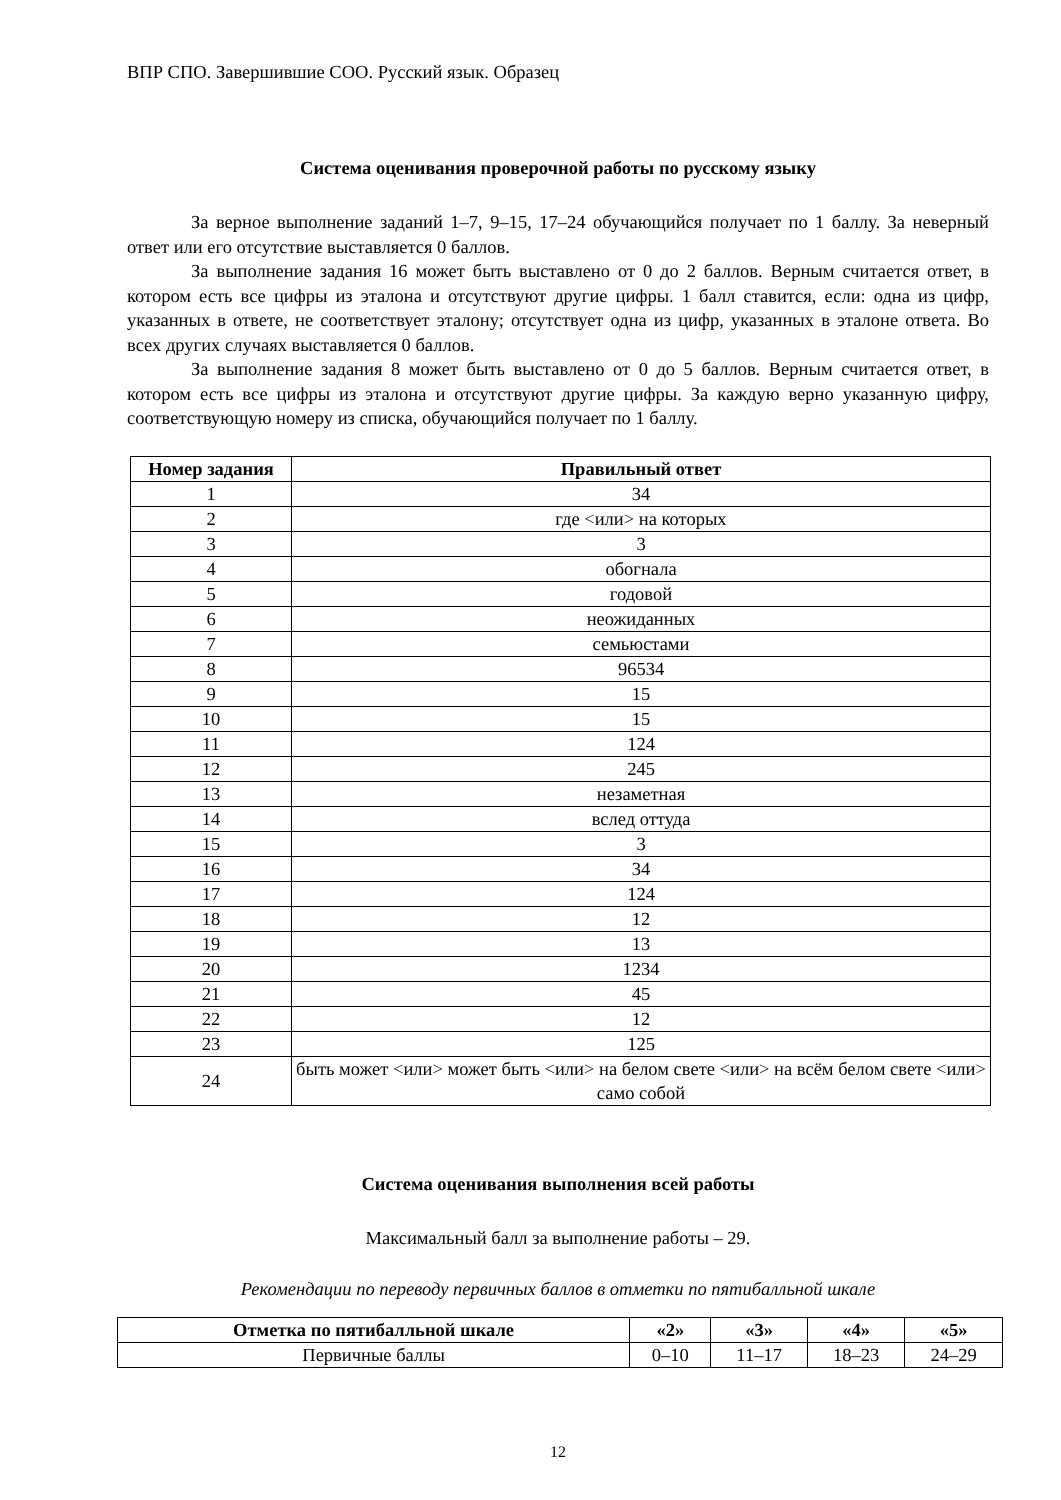ВПР СПО. Завершившие СОО. Русский язык. Образец
Система оценивания проверочной работы по русскому языку
За верное выполнение заданий 1–7, 9–15, 17–24 обучающийся получает по 1 баллу. За неверный ответ или его отсутствие выставляется 0 баллов.
За выполнение задания 16 может быть выставлено от 0 до 2 баллов. Верным считается ответ, в котором есть все цифры из эталона и отсутствуют другие цифры. 1 балл ставится, если: одна из цифр, указанных в ответе, не соответствует эталону; отсутствует одна из цифр, указанных в эталоне ответа. Во всех других случаях выставляется 0 баллов.
За выполнение задания 8 может быть выставлено от 0 до 5 баллов. Верным считается ответ, в котором есть все цифры из эталона и отсутствуют другие цифры. За каждую верно указанную цифру, соответствующую номеру из списка, обучающийся получает по 1 баллу.
| Номер задания | Правильный ответ |
| --- | --- |
| 1 | 34 |
| 2 | где <или> на которых |
| 3 | 3 |
| 4 | обогнала |
| 5 | годовой |
| 6 | неожиданных |
| 7 | семьюстами |
| 8 | 96534 |
| 9 | 15 |
| 10 | 15 |
| 11 | 124 |
| 12 | 245 |
| 13 | незаметная |
| 14 | вслед оттуда |
| 15 | 3 |
| 16 | 34 |
| 17 | 124 |
| 18 | 12 |
| 19 | 13 |
| 20 | 1234 |
| 21 | 45 |
| 22 | 12 |
| 23 | 125 |
| 24 | быть может <или> может быть <или> на белом свете <или> на всём белом свете <или> само собой |
Система оценивания выполнения всей работы
Максимальный балл за выполнение работы – 29.
Рекомендации по переводу первичных баллов в отметки по пятибалльной шкале
| Отметка по пятибалльной шкале | «2» | «3» | «4» | «5» |
| --- | --- | --- | --- | --- |
| Первичные баллы | 0–10 | 11–17 | 18–23 | 24–29 |
12